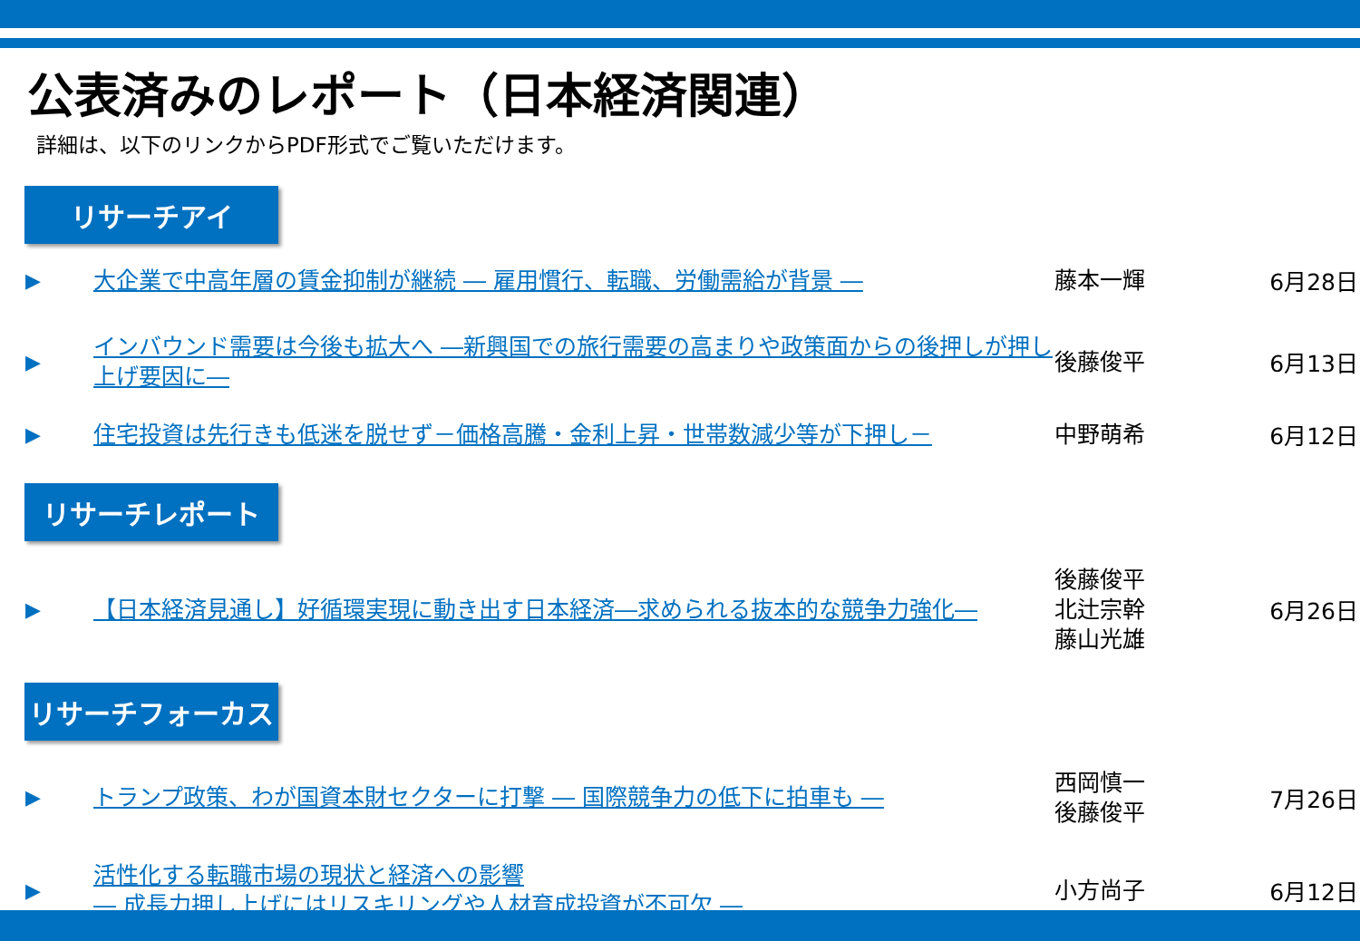公表済みのレポート（日本経済関連）
詳細は、以下のリンクからPDF形式でご覧いただけます。
リサーチアイ
▶
大企業で中高年層の賃金抑制が継続 ― 雇用慣行、転職、労働需給が背景 ― 藤本一輝
6月28日
▶
インバウンド需要は今後も拡大へ ―新興国での旅行需要の高まりや政策面からの後押しが押し上げ要因に―
後藤俊平
6月13日
▶
住宅投資は先行きも低迷を脱せず－価格高騰・金利上昇・世帯数減少等が下押し－ 中野萌希
6月12日
リサーチレポート
▶
【日本経済見通し】好循環実現に動き出す日本経済―求められる抜本的な競争力強化―
後藤俊平
北辻宗幹
藤山光雄
6月26日
リサーチフォーカス
▶
トランプ政策、わが国資本財セクターに打撃 ― 国際競争力の低下に拍車も ―
西岡慎一
後藤俊平
7月26日
▶
活性化する転職市場の現状と経済への影響
― 成長力押し上げにはリスキリングや人材育成投資が不可欠 ―
小方尚子
6月12日